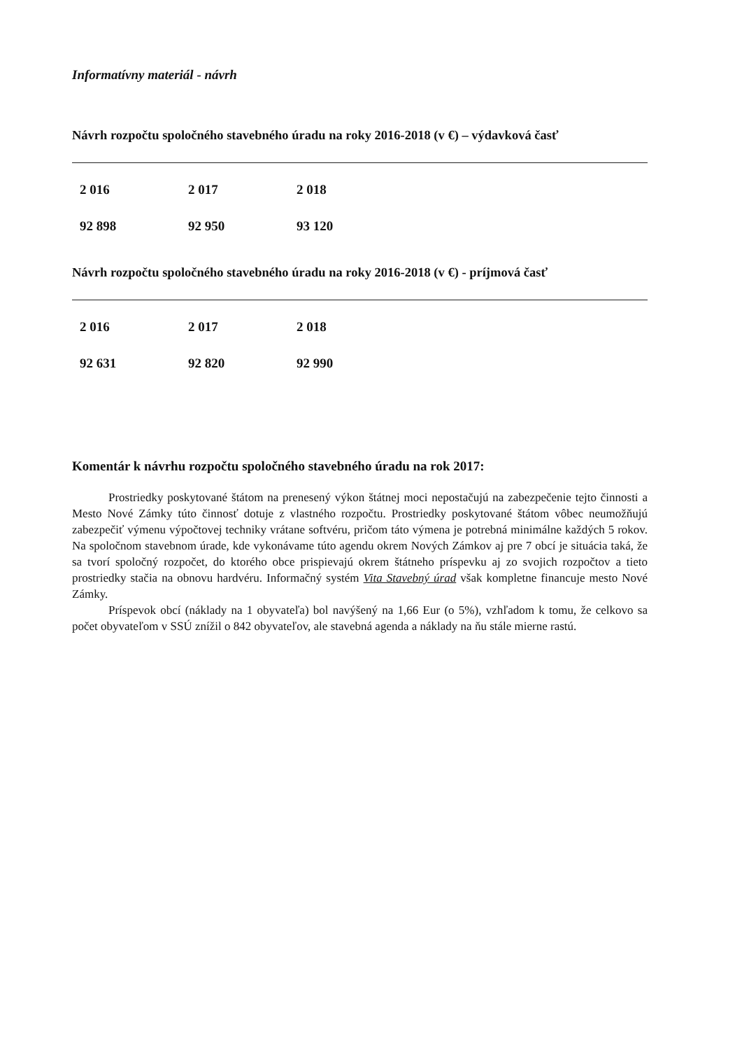Informatívny materiál - návrh
Návrh rozpočtu spoločného stavebného úradu na roky 2016-2018 (v €) – výdavková časť
| 2 016 | 2 017 | 2 018 |
| 92 898 | 92 950 | 93 120 |
Návrh rozpočtu spoločného stavebného úradu na roky 2016-2018 (v €) - príjmová časť
| 2 016 | 2 017 | 2 018 |
| 92 631 | 92 820 | 92 990 |
Komentár k návrhu rozpočtu spoločného stavebného úradu na rok 2017:
Prostriedky poskytované štátom na prenesený výkon štátnej moci nepostačujú na zabezpečenie tejto činnosti a Mesto Nové Zámky túto činnosť dotuje z vlastného rozpočtu. Prostriedky poskytované štátom vôbec neumožňujú zabezpečiť výmenu výpočtovej techniky vrátane softvéru, pričom táto výmena je potrebná minimálne každých 5 rokov. Na spoločnom stavebnom úrade, kde vykonávame túto agendu okrem Nových Zámkov aj pre 7 obcí je situácia taká, že sa tvorí spoločný rozpočet, do ktorého obce prispievajú okrem štátneho príspevku aj zo svojich rozpočtov a tieto prostriedky stačia na obnovu hardvéru. Informačný systém Vita Stavebný úrad však kompletne financuje mesto Nové Zámky.
Príspevok obcí (náklady na 1 obyvateľa) bol navýšený na 1,66 Eur (o 5%), vzhľadom k tomu, že celkovo sa počet obyvateľom v SSÚ znížil o 842 obyvateľov, ale stavebná agenda a náklady na ňu stále mierne rastú.